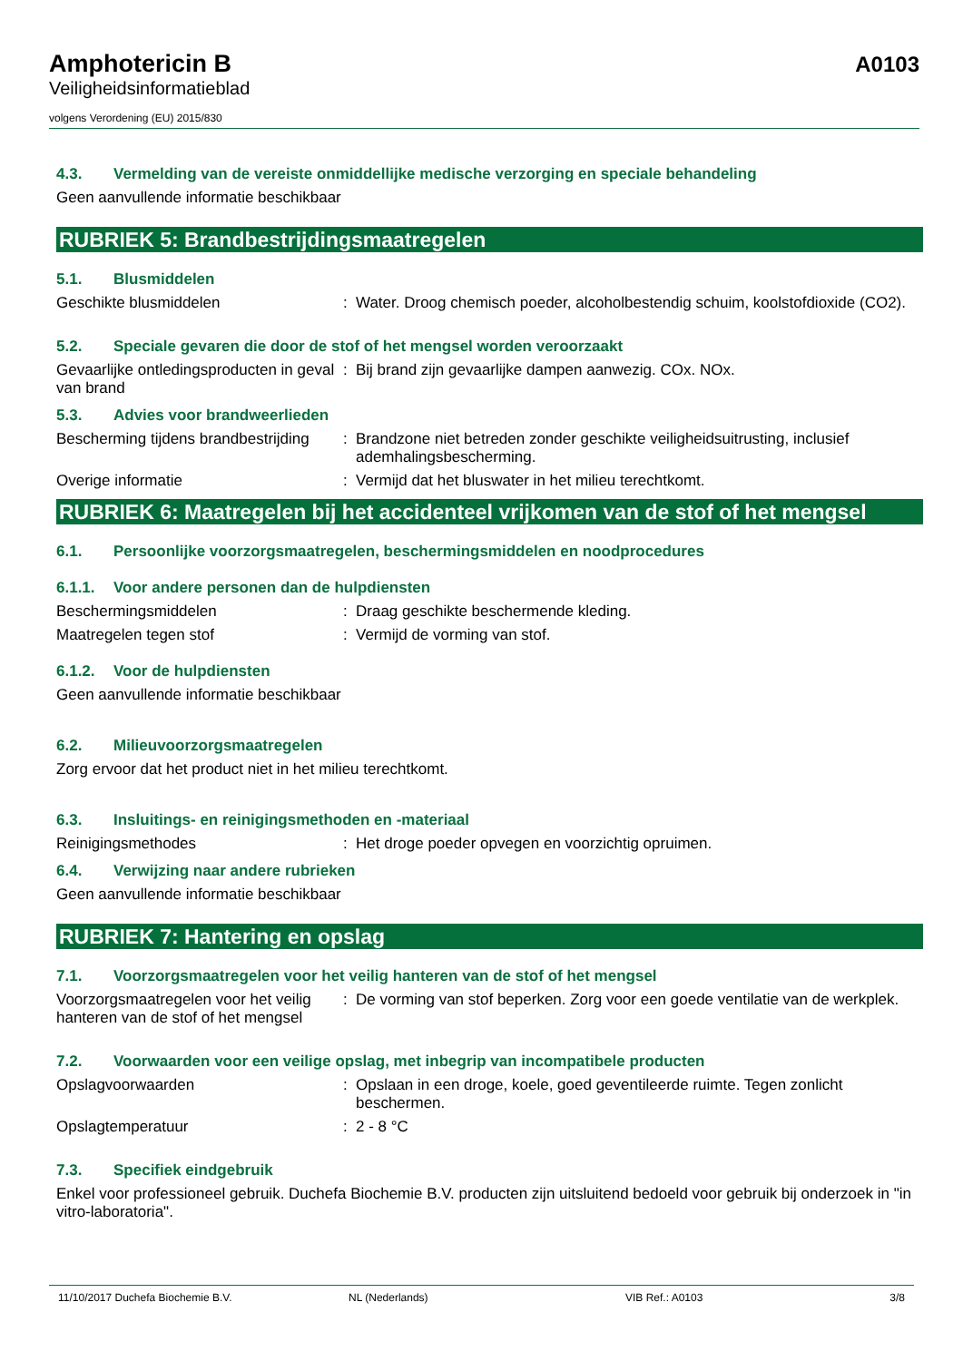Amphotericin B
Veiligheidsinformatieblad
volgens Verordening (EU) 2015/830
A0103
4.3. Vermelding van de vereiste onmiddellijke medische verzorging en speciale behandeling
Geen aanvullende informatie beschikbaar
RUBRIEK 5: Brandbestrijdingsmaatregelen
5.1. Blusmiddelen
Geschikte blusmiddelen : Water. Droog chemisch poeder, alcoholbestendig schuim, koolstofdioxide (CO2).
5.2. Speciale gevaren die door de stof of het mengsel worden veroorzaakt
Gevaarlijke ontledingsproducten in geval van brand
: Bij brand zijn gevaarlijke dampen aanwezig. COx. NOx.
5.3. Advies voor brandweerlieden
Bescherming tijdens brandbestrijding
: Brandzone niet betreden zonder geschikte veiligheidsuitrusting, inclusief ademhalingsbescherming.
Overige informatie : Vermijd dat het bluswater in het milieu terechtkomt.
RUBRIEK 6: Maatregelen bij het accidenteel vrijkomen van de stof of het mengsel
6.1. Persoonlijke voorzorgsmaatregelen, beschermingsmiddelen en noodprocedures
6.1.1. Voor andere personen dan de hulpdiensten
Beschermingsmiddelen : Draag geschikte beschermende kleding.
Maatregelen tegen stof : Vermijd de vorming van stof.
6.1.2. Voor de hulpdiensten
Geen aanvullende informatie beschikbaar
6.2. Milieuvoorzorgsmaatregelen
Zorg ervoor dat het product niet in het milieu terechtkomt.
6.3. Insluitings- en reinigingsmethoden en -materiaal
Reinigingsmethodes : Het droge poeder opvegen en voorzichtig opruimen.
6.4. Verwijzing naar andere rubrieken
Geen aanvullende informatie beschikbaar
RUBRIEK 7: Hantering en opslag
7.1. Voorzorgsmaatregelen voor het veilig hanteren van de stof of het mengsel
Voorzorgsmaatregelen voor het veilig hanteren van de stof of het mengsel
: De vorming van stof beperken. Zorg voor een goede ventilatie van de werkplek.
7.2. Voorwaarden voor een veilige opslag, met inbegrip van incompatibele producten
Opslagvoorwaarden : Opslaan in een droge, koele, goed geventileerde ruimte. Tegen zonlicht beschermen.
Opslagtemperatuur : 2 - 8 °C
7.3. Specifiek eindgebruik
Enkel voor professioneel gebruik. Duchefa Biochemie B.V. producten zijn uitsluitend bedoeld voor gebruik bij onderzoek in "in vitro-laboratoria".
11/10/2017 Duchefa Biochemie B.V. NL (Nederlands) VIB Ref.: A0103 3/8